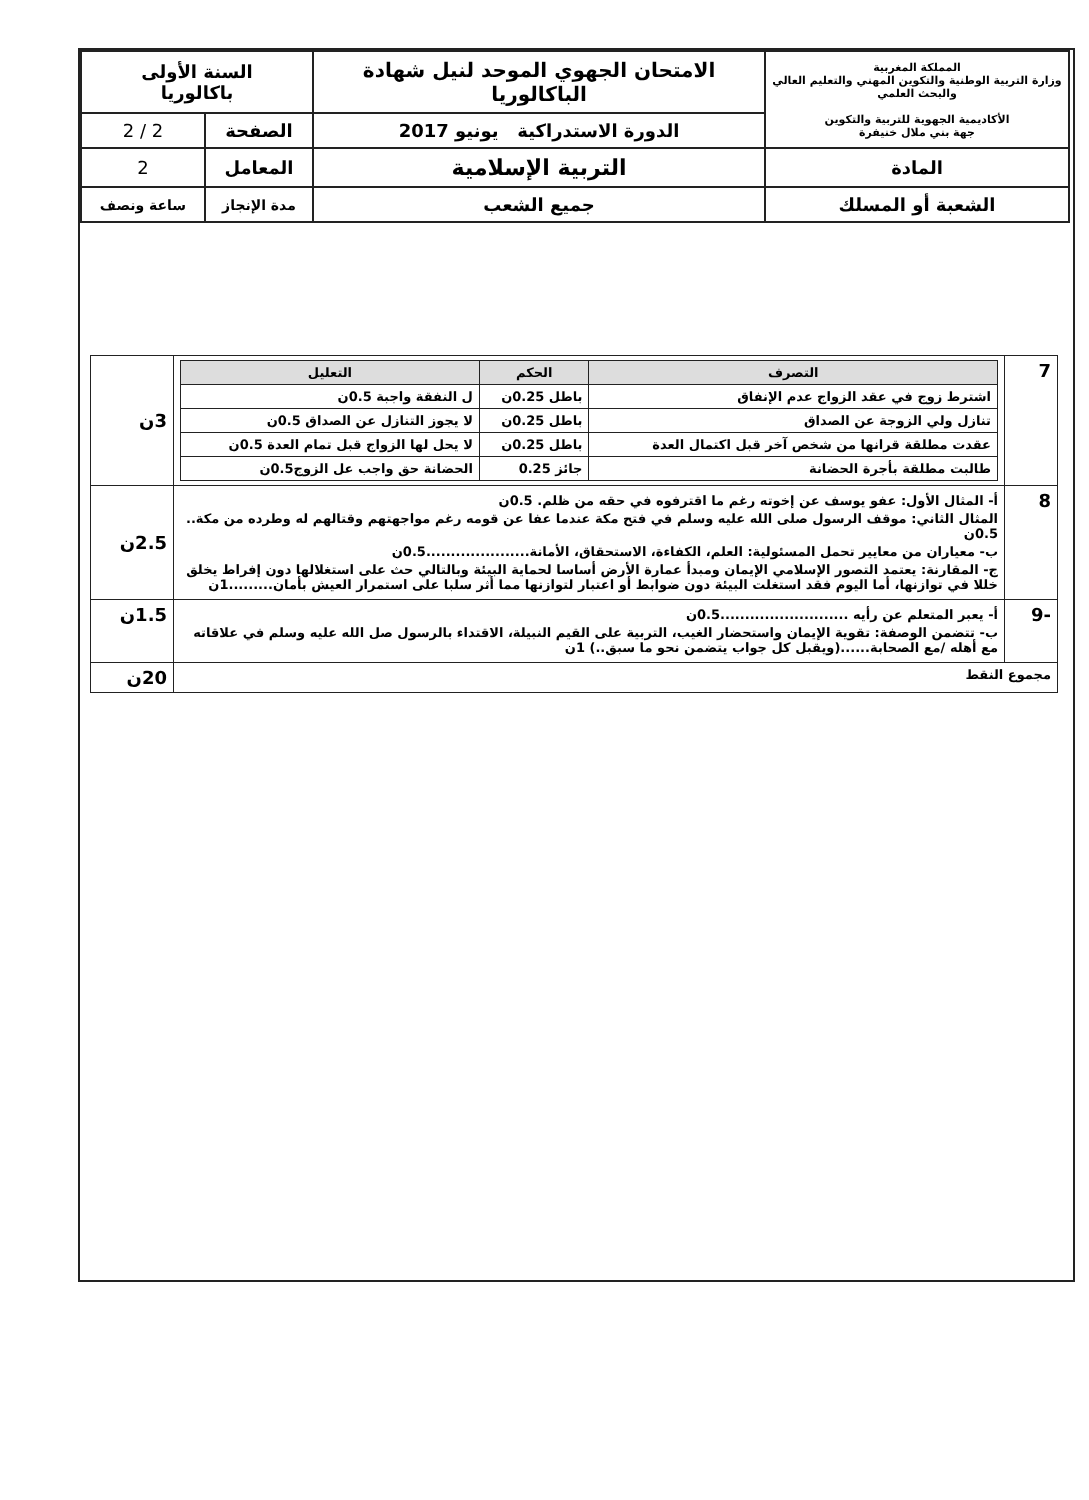| المملكة المغربية وزارة التربية الوطنية والتكوين المهني والتعليم العالي والبحث العلمي الأكاديمية الجهوية للتربية والتكوين جهة بني ملال خنيفرة | الامتحان الجهوي الموحد لنيل شهادة الباكالوريا | السنة الأولى باكالوريا | |
| | الدورة الاستدراكية يونيو 2017 | الصفحة | 2 / 2 |
| المادة | التربية الإسلامية | المعامل | 2 |
| الشعبة أو المسلك | جميع الشعب | مدة الإنجاز | ساعة ونصف |
| 7 | / التصرف / الحكم / التعليل / / --- / --- / --- / / اشترط زوج في عقد الزواج عدم الإنفاق / باطل 0.25ن / ل النفقة واجبة 0.5ن / / تنازل ولي الزوجة عن الصداق / باطل 0.25ن / لا يجوز التنازل عن الصداق 0.5ن / / عقدت مطلقة قرانها من شخص آخر قبل اكتمال العدة / باطل 0.25ن / لا يحل لها الزواج قبل تمام العدة 0.5ن / / طالبت مطلقة بأجرة الحضانة / جائز 0.25 / الحضانة حق واجب عل الزوج0.5ن / | 3ن |
| 8 | أ- المثال الأول: عفو يوسف عن إخوته رغم ما اقترفوه في حقه من ظلم. 0.5ن المثال الثاني: موقف الرسول صلى الله عليه وسلم في فتح مكة عندما عفا عن قومه رغم مواجهتهم وقتالهم له وطرده من مكة.. 0.5ن ب- معياران من معايير تحمل المسئولية: العلم، الكفاءة، الاستحقاق، الأمانة.....................0.5ن ج- المقارنة: يعتمد التصور الإسلامي الإيمان ومبدأ عمارة الأرض أساسا لحماية البيئة وبالتالي حث على استغلالها دون إفراط يخلق خللا في توازنها، أما اليوم فقد استغلت البيئة دون ضوابط أو اعتبار لتوازنها مما أثر سلبا على استمرار العيش بأمان.........1ن | 2.5ن |
| -9 | أ- يعبر المتعلم عن رأيه ..........................0.5ن ب- تتضمن الوصفة: تقوية الإيمان واستحضار الغيب، التربية على القيم النبيلة، الاقتداء بالرسول صل الله عليه وسلم في علاقاته مع أهله /مع الصحابة......(ويقبل كل جواب يتضمن نحو ما سبق..) 1ن | 1.5ن |
| مجموع النقط | | 20ن |